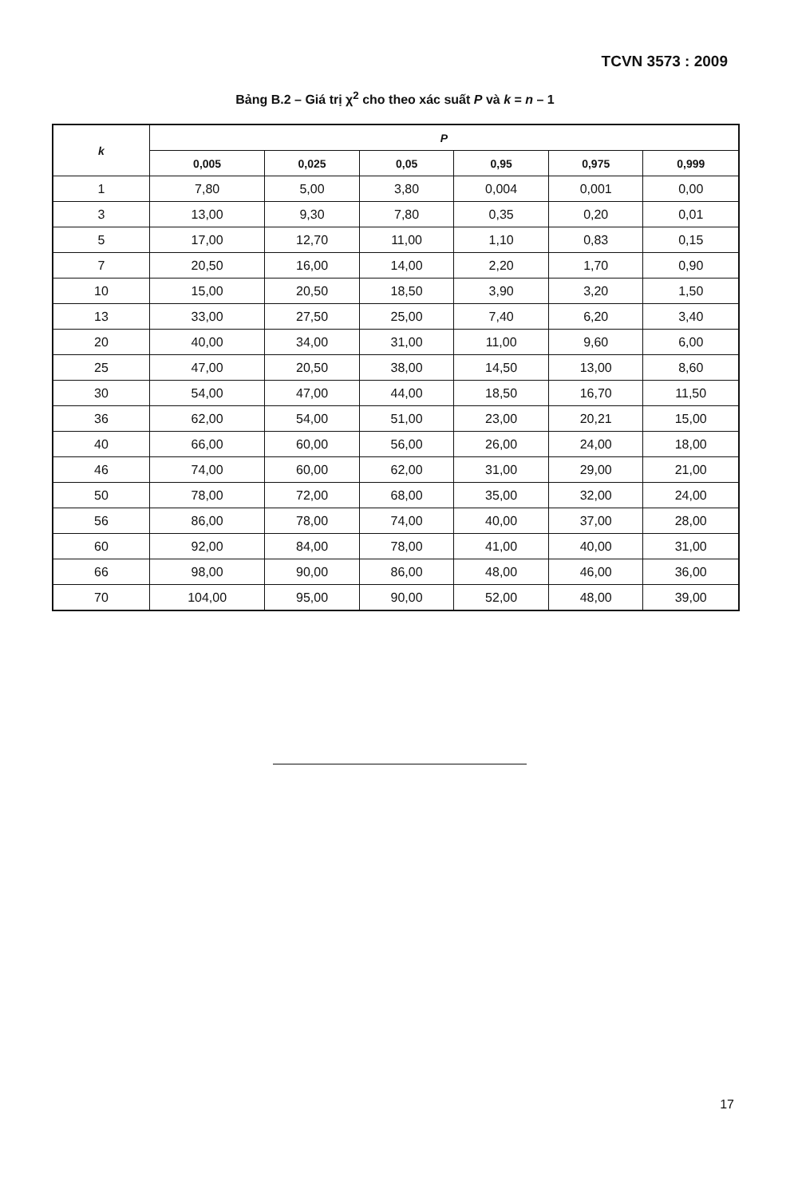TCVN 3573 : 2009
Bảng B.2 – Giá trị χ<sup>2</sup> cho theo xác suất P và k = n – 1
| k | P | | | | | |
| --- | --- | --- | --- | --- | --- | --- |
| | 0,005 | 0,025 | 0,05 | 0,95 | 0,975 | 0,999 |
| 1 | 7,80 | 5,00 | 3,80 | 0,004 | 0,001 | 0,00 |
| 3 | 13,00 | 9,30 | 7,80 | 0,35 | 0,20 | 0,01 |
| 5 | 17,00 | 12,70 | 11,00 | 1,10 | 0,83 | 0,15 |
| 7 | 20,50 | 16,00 | 14,00 | 2,20 | 1,70 | 0,90 |
| 10 | 15,00 | 20,50 | 18,50 | 3,90 | 3,20 | 1,50 |
| 13 | 33,00 | 27,50 | 25,00 | 7,40 | 6,20 | 3,40 |
| 20 | 40,00 | 34,00 | 31,00 | 11,00 | 9,60 | 6,00 |
| 25 | 47,00 | 20,50 | 38,00 | 14,50 | 13,00 | 8,60 |
| 30 | 54,00 | 47,00 | 44,00 | 18,50 | 16,70 | 11,50 |
| 36 | 62,00 | 54,00 | 51,00 | 23,00 | 20,21 | 15,00 |
| 40 | 66,00 | 60,00 | 56,00 | 26,00 | 24,00 | 18,00 |
| 46 | 74,00 | 60,00 | 62,00 | 31,00 | 29,00 | 21,00 |
| 50 | 78,00 | 72,00 | 68,00 | 35,00 | 32,00 | 24,00 |
| 56 | 86,00 | 78,00 | 74,00 | 40,00 | 37,00 | 28,00 |
| 60 | 92,00 | 84,00 | 78,00 | 41,00 | 40,00 | 31,00 |
| 66 | 98,00 | 90,00 | 86,00 | 48,00 | 46,00 | 36,00 |
| 70 | 104,00 | 95,00 | 90,00 | 52,00 | 48,00 | 39,00 |
17